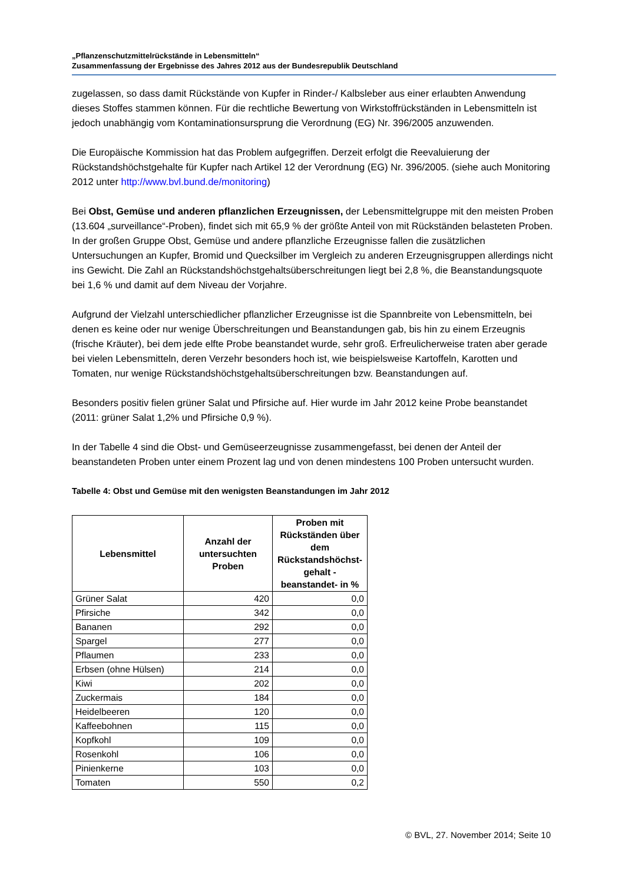„Pflanzenschutzmittelrückstände in Lebensmitteln“
Zusammenfassung der Ergebnisse des Jahres 2012 aus der Bundesrepublik Deutschland
zugelassen, so dass damit Rückstände von Kupfer in Rinder-/ Kalbsleber aus einer erlaubten Anwendung dieses Stoffes stammen können. Für die rechtliche Bewertung von Wirkstoffrückständen in Lebensmitteln ist jedoch unabhängig vom Kontaminationsursprung die Verordnung (EG) Nr. 396/2005 anzuwenden.
Die Europäische Kommission hat das Problem aufgegriffen. Derzeit erfolgt die Reevaluierung der Rückstandshöchstgehalte für Kupfer nach Artikel 12 der Verordnung (EG) Nr. 396/2005. (siehe auch Monitoring 2012 unter http://www.bvl.bund.de/monitoring)
Bei Obst, Gemüse und anderen pflanzlichen Erzeugnissen, der Lebensmittelgruppe mit den meisten Proben (13.604 „surveillance“-Proben), findet sich mit 65,9 % der größte Anteil von mit Rückständen belasteten Proben. In der großen Gruppe Obst, Gemüse und andere pflanzliche Erzeugnisse fallen die zusätzlichen Untersuchungen an Kupfer, Bromid und Quecksilber im Vergleich zu anderen Erzeugnisgruppen allerdings nicht ins Gewicht. Die Zahl an Rückstandshöchstgehaltsüberschreitungen liegt bei 2,8 %, die Beanstandungsquote bei 1,6 % und damit auf dem Niveau der Vorjahre.
Aufgrund der Vielzahl unterschiedlicher pflanzlicher Erzeugnisse ist die Spannbreite von Lebensmitteln, bei denen es keine oder nur wenige Überschreitungen und Beanstandungen gab, bis hin zu einem Erzeugnis (frische Kräuter), bei dem jede elfte Probe beanstandet wurde, sehr groß. Erfreulicherweise traten aber gerade bei vielen Lebensmitteln, deren Verzehr besonders hoch ist, wie beispielsweise Kartoffeln, Karotten und Tomaten, nur wenige Rückstandshöchstgehaltsüberschreitungen bzw. Beanstandungen auf.
Besonders positiv fielen grüner Salat und Pfirsiche auf. Hier wurde im Jahr 2012 keine Probe beanstandet (2011: grüner Salat 1,2% und Pfirsiche 0,9 %).
In der Tabelle 4 sind die Obst- und Gemüseerzeugnisse zusammengefasst, bei denen der Anteil der beanstandeten Proben unter einem Prozent lag und von denen mindestens 100 Proben untersucht wurden.
Tabelle 4: Obst und Gemüse mit den wenigsten Beanstandungen im Jahr 2012
| Lebensmittel | Anzahl der untersuchten Proben | Proben mit Rückständen über dem Rückstandshöchst-gehalt - beanstandet- in % |
| --- | --- | --- |
| Grüner Salat | 420 | 0,0 |
| Pfirsiche | 342 | 0,0 |
| Bananen | 292 | 0,0 |
| Spargel | 277 | 0,0 |
| Pflaumen | 233 | 0,0 |
| Erbsen (ohne Hülsen) | 214 | 0,0 |
| Kiwi | 202 | 0,0 |
| Zuckermais | 184 | 0,0 |
| Heidelbeeren | 120 | 0,0 |
| Kaffeebohnen | 115 | 0,0 |
| Kopfkohl | 109 | 0,0 |
| Rosenkohl | 106 | 0,0 |
| Pinienkerne | 103 | 0,0 |
| Tomaten | 550 | 0,2 |
© BVL, 27. November 2014; Seite 10